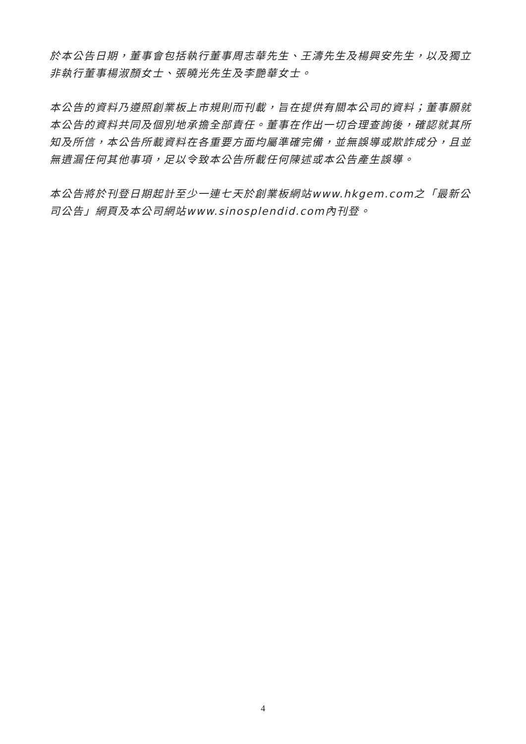於本公告日期，董事會包括執行董事周志華先生、王濤先生及楊興安先生，以及獨立非執行董事楊淑顏女士、張曉光先生及李艷華女士。
本公告的資料乃遵照創業板上市規則而刊載，旨在提供有關本公司的資料；董事願就本公告的資料共同及個別地承擔全部責任。董事在作出一切合理查詢後，確認就其所知及所信，本公告所載資料在各重要方面均屬準確完備，並無誤導或欺詐成分，且並無遺漏任何其他事項，足以令致本公告所載任何陳述或本公告產生誤導。
本公告將於刊登日期起計至少一連七天於創業板網站www.hkgem.com之「最新公司公告」網頁及本公司網站www.sinosplendid.com內刊登。
4